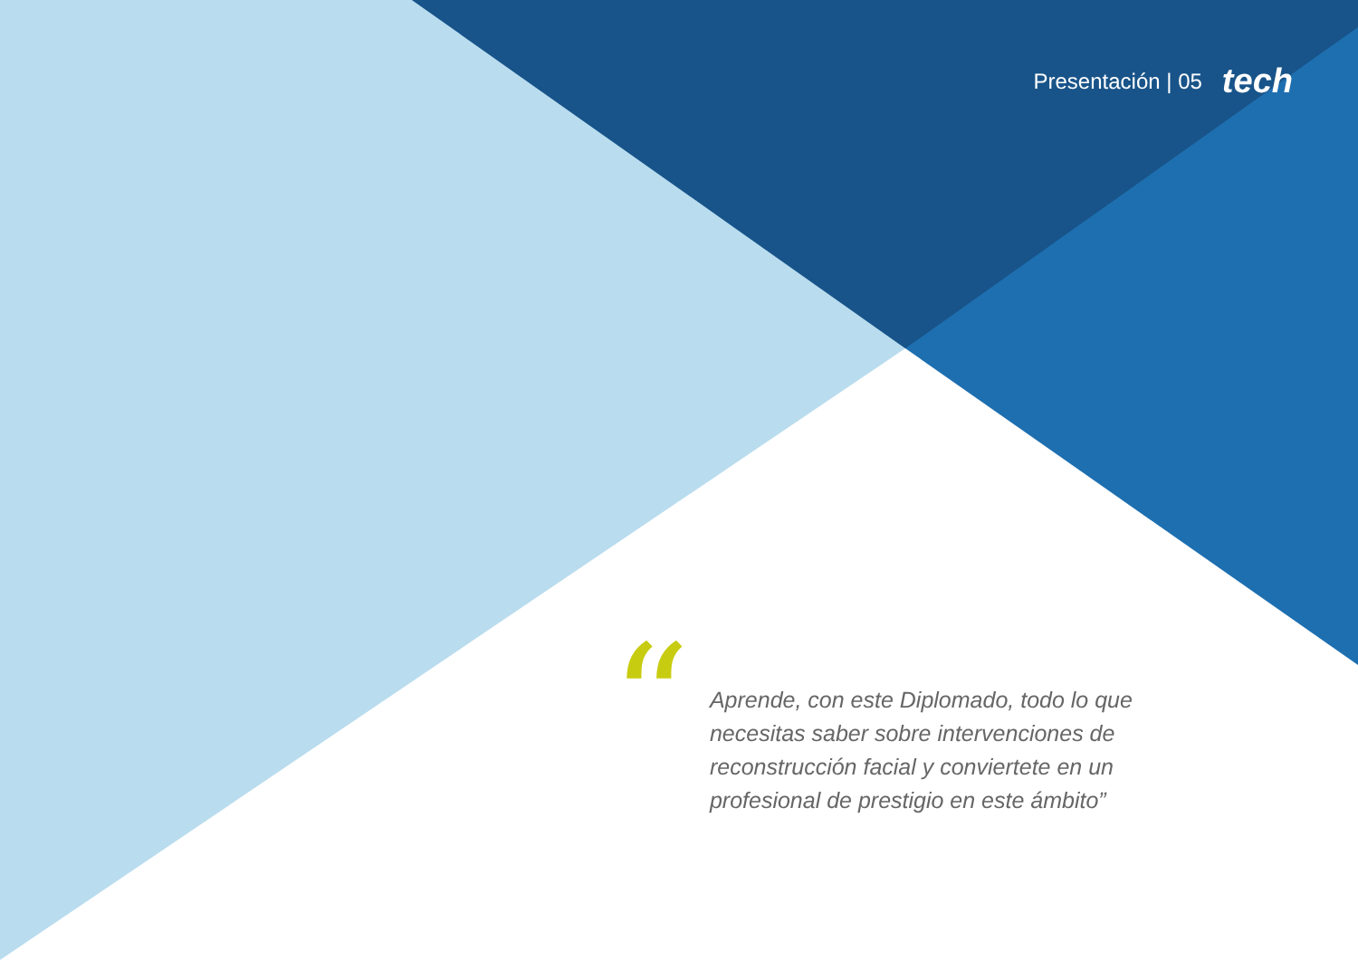Presentación | 05 tech
“
Aprende, con este Diplomado, todo lo que necesitas saber sobre intervenciones de reconstrucción facial y conviertete en un profesional de prestigio en este ámbito”